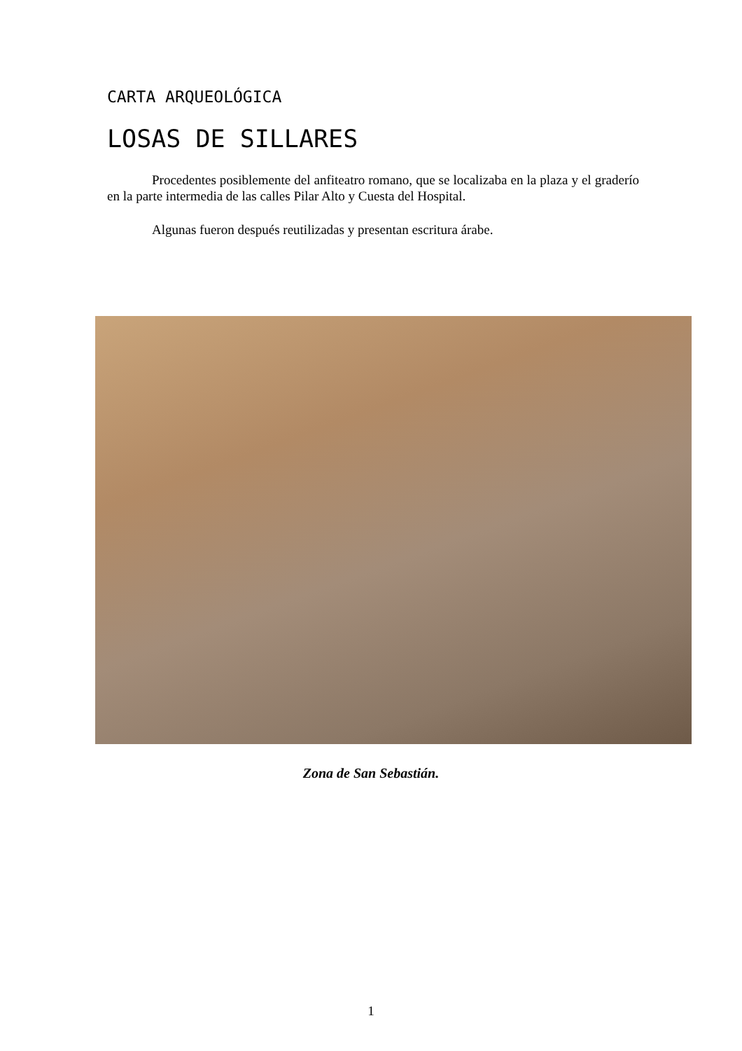CARTA ARQUEOLÓGICA
LOSAS DE SILLARES
Procedentes posiblemente del anfiteatro romano, que se localizaba en la plaza y el graderío en la parte intermedia de las calles Pilar Alto y Cuesta del Hospital.
Algunas fueron después reutilizadas y presentan escritura árabe.
Zona de San Sebastián.
1